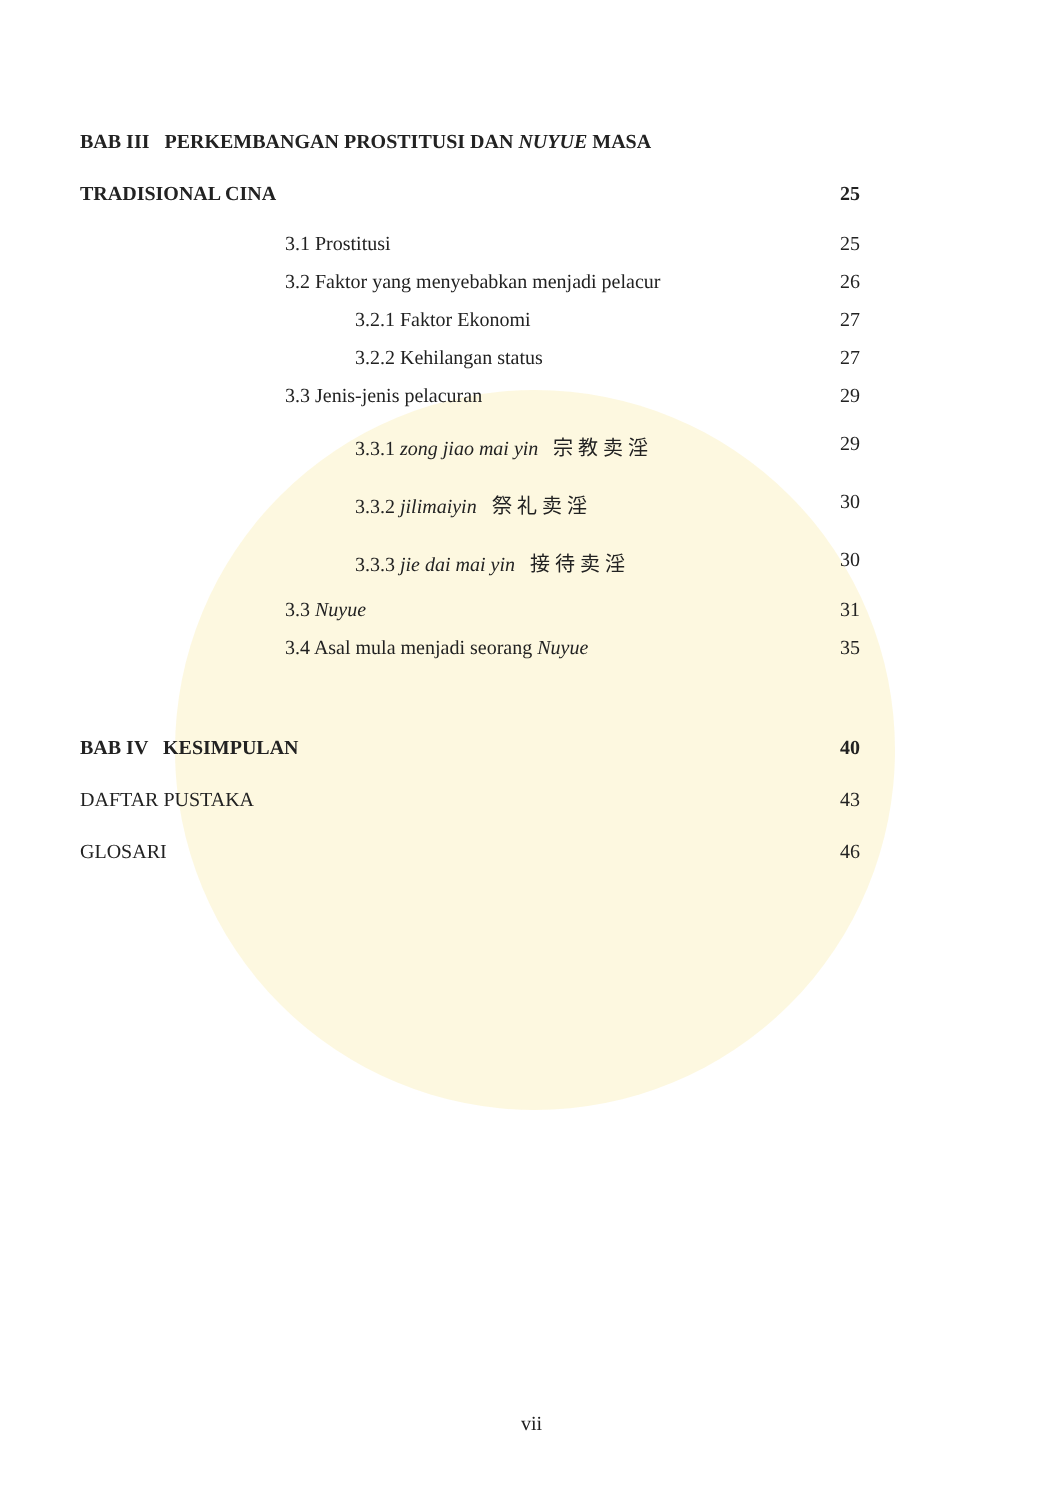BAB III PERKEMBANGAN PROSTITUSI DAN NUYUE MASA
TRADISIONAL CINA 25
3.1 Prostitusi 25
3.2 Faktor yang menyebabkan menjadi pelacur 26
3.2.1 Faktor Ekonomi 27
3.2.2 Kehilangan status 27
3.3 Jenis-jenis pelacuran 29
3.3.1 zong jiao mai yin 宗 教 卖 淫 29
3.3.2 jilimaiyin 祭 礼 卖 淫 30
3.3.3 jie dai mai yin 接 待 卖 淫 30
3.3 Nuyue 31
3.4 Asal mula menjadi seorang Nuyue 35
BAB IV KESIMPULAN 40
DAFTAR PUSTAKA 43
GLOSARI 46
vii